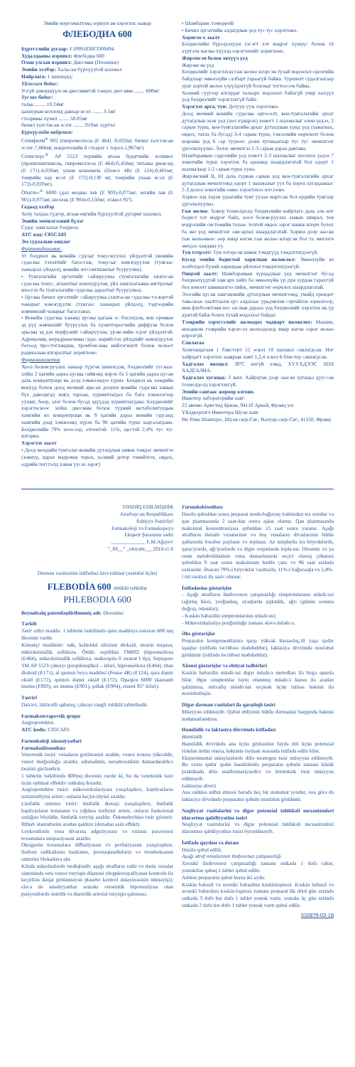Эмийн мэргэжилтэнд зориулсан хэрэглэх заавар
ФЛЕБОДИА 600
Бүртгэлийн дугаар: F19991030CO00494
Худалдааны нэршил: Флебодиа 600
Олон улсын нэршил: Диосмин (Diosmine)
Эмийн хэлбэр: Хальсан бүрхүүлтэй шахмал
Найрлага: 1 шахмалд:
Үйлчлэгч бодис:
Усгүй цэвэршүүлсэн диосминтэй тэнцэх диосмин ........ 600мг
Туслах бодис:
тальк ........ 10.24мг
цахиурын коллоид давхар исэл ........ 3.5мг
стеарины хүчил ........ 50.05мг
бичил талстжсан эслэг ........ 910мг хүртэл
Бүрхүүлийн найрлага:
Сепифилм<sup>®</sup> 002 (гипромеллоза (Е 464) -9,832мг, бичил талстжсан эслэг-7,866мг, макроголийн 8 стеарат 1 төрөл-1,967мг).
Сеписперс<sup>®</sup> AP 5523 төрлийн ягаан будагчийн холимог (пропиленгликоль, гипромеллоза (Е 464)-0,458мг, титаны диоксид (Е 171)-4,026мг, улаан кошениль (Понсо 4R) (Е 124)-0,401мг, төмрийн хар исэл (Е 172)-0,130 мг, төмрийн улаан исэл (Е 172)-0,020мг).
Опаглос<sup>®</sup> 6000 (дал модны лав (Е 903)-0,075мг, зөгийн лав (Е 901)-0,075мг, шеллак (Е 904)-0,150мг, этанол 95º).
Гадаад хэлбэр
Хоёр талдаа гүдгэр, ягаан өнгийн бүрхүүлтэй дугариг шахмал.
Эмийн эмчилгээний бүлэг
Судас хамгаалах бэлдмэл.
АТС код: C05CA03
Эм судлалын онцлог
Фармакодинамик:
Уг бэлдмэл нь венийн судсыг тонусжуулах үйлдэлтэй (венийн судасны тэлэлтийг багасгаж, тонусыг нэмэгдүүлэн (тунгаас хамаарах үйлдэл), венийн зогсонгишилыг бууруулна).
• Тунгалагийн эргэлтийг сайжруулна (тунгалагийн хялгасан судасны тонус, агшилтыг нэмэгдүүлэн, үйл ажиллагааны нягтралыг ихэсгэх ба тунгалагийн судасны даралтыг бууруулна).
• Цусны бичил эргэлтийг сайжруулна (хялгасан судасны тэсвэртэй чанарыг нэмэгдүүлж (тунгаас хамаарах үйлдэл), тэдгээрийн нэвчимхий чанарыг багасгана).
• Венийн судасны хананд цусны цагаан эс бэхлэгдэн, вен орчмын эд рүү нэвчихийг бууруулах ба хүчилтөрөгчийн диффузи болон арьсны эд дэх перфузийг сайжруулан, үрэвслийн эсрэг үйлдэлтэй. Адреналин, норадреналины судас нарийсгах үйлдлийг нэмэгдүүлэх бөгөөд простогландин, тромбоксаны нийлэгжилт болон чөлөөт радикалын ялгаралтыг хориглоно.
Фармококинетик
Хоол боловсруулах замаар түргэн шимэгдэн, бэлдмэлийг ууснаас хойш 2 цагийн дараа цусны сийвэнд илрэх ба 5 цагийн дараа цусан дахь концентраци нь дээд хэмжээндээ хүрнэ. Бэлдмэл нь хөндийн венүүд болон доод мөчний арьсан доорхи венийн судасны ханын бүх давхаргад жигд тархан, хуримтлагдах ба бага хэмжээгээр уушиг, бөөр, элэг болон бусад эдүүдэд хуримтлагдана. Бэлдмэлийг хэрэглэснээс хойш диосмин болон түүний метаболитуудын хамгийн их концентраци нь 9 цагийн дараа венийн судсанд хамгийн дээд хэмжээнд хүрэх ба 96 цагийн турш хадгалагдана. Бэлдмэлийн 79% шээсээр, өтгөнтэй- 11%, цөстэй 2,4% тус тус ялгарна.
Хэрэглэх заалт
• Доод мөчдийн тунгалаг-венийн дутагдлын шинж тэмдэг эмчилгээ (зовиур, ядрах мэдрэмж төрөх, хөлний дотор тэнийлгэх, өвдөх, өдрийн төгсгөлд хаван үүсэх зэрэг)
• Шамбарам /геморрой/
• Бичил эргэлтийн алдагдлын үед тус тус хэрэглэнэ.
Хоригло х заалт
Бэлдмэлийн бүрэлдэхүүн хэсэгт хэт мэдрэг хүмүүс болон 18 хүртэлх насны хүүхэд хэрэглэхийг хориглоно.
Жирэмсэн болон хөхүүл үед
Жирэмсэн үед
Бэлдмэлийг хэрэглэхэд гаж нөлөө илэрсэн тухай мэдээлэл одоогийн байдлаар эмнэлзүйн салбарт гараагүй байна. Туршилт судалгаагаар ураг хортой нөлөө үзүүлдэггүй болохыг тогтоосон байна.
Хөхний сүүгээр ялгардаг талаарх мэдээлэл байхгүй учир хөхүүл үед бэлдмэлийг хэрэглэхгүй байх.
Хэрэглэх арга, тун: Дотуур ууж хэрэглэнэ.
Доод мөчний венийн судасны өргөсөлт, вен-тунгалагийн архаг дутагдлын эхэн үед (хөл хүндрэх) хоногт 1 шахмалыг өлөн үедээ, 2 сарын турш, вен-тунгалагийн архаг дутагдлын хүнд үед (хавагнах, өвдөх, татах ба бусад) 3-4 сарын турш, тэжээлийн өөрчлөлт болон шархны үед 6 сар түүнээс дээш хугацаагаар тус тус эмчилгээг үргэлжлүүлнэ. Эзлэх эмчилгээ 2-3 сарын дараа давтана.
Шамбарамын сэдрэлийн үед хоногт 2-3 шахмалыг хооллох үедээ 7 хоногийн турш хэрэглэх ба цаашид шаардлагатай бол өдөрт 1 шахмалаар 1-2 сарын турш ууна.
Жирэмсний II, III дахь гурван сарын үед вен-тунгалагийн архаг дутагдлын эмчилгээнд өдөрт 1 шахмалыг уух ба төрөх хугацаанаас 2-3 долоо хоногийн өмнө хэрэглэхээ зогсооно.
Хэрвээ хэд хэдэн удаагийн тунг уухаа мартсан бол ердийн тунгаар үргэлжлүүлнэ.
Гаж нөлөө: Ховор тохиолдолд бэлдмэлийн найрлага дахь аль нэг бодист хэт мэдрэг байх, хоол боловсруулах замын хямрал, төв мэдрэлийн системийн талаас толгой өвдөх зэрэг шинж илэрч болох ба энэ үед эмчилгээг завсарлах шаардлагатай. Хэрвээ дээр заасан гаж нөлөөнөөс өөр ямар нэгэн гаж нөлөө илэрсэн бол та эмчлэгч эмчдээ хандана уу.
Тун хэтрэлт: Тун хэтэрсэн шинж тэмдгүүд тэмдэглэгдээгүй.
Бусад эмийн бодистой харилцан нөлөөлөл: Эмнэлзүйн ач холбогдол бүхий харилцан үйлчлэл тэмдэглэгдээгүй.
Онцгой заалт: Шамбарамын хурцадлын үед эмчилгээг бусад бэлдмэлүүдтэй хавсарч хийх ба эмнэлзүйн үр дүн хурдан гарахгүй бол нэмэлт шинжилгээ хийж, эмчилгээг өөрчлөх шаардлагатай.
Эхэсийн цусан хангамжийн дутагдлын эмчилгээнд, умайд ерөндөг тавьснаас шалтгаалж цус алдахаас урьдчилан сэргийлэх зорилгоор, мөн флебоэктоми мэс заслын дараах үед бэлдмэлийг хэрэглэх нь үр дүнтэй байж болох тухай мэдээлэл байдаг.
Тээврийн хэрэгсэлийг жолоодох чадварт нөлөөлөх: Машин, механизм тээврийн хэрэгсэл жолоодоход ямар нэгэн сөрөг нөлөө илрээгүй.
Савлагаа
Хөнгөнцагаан 1 блистерт 15 эсвэл 18 шахмал савлагдсан. Нэг хайрцагт хэрэглэх зааврын хамт 1,2,4 эсвэл 6 блистер савлагдсан.
Хадгалах нөхцөл: 30ºС ихгүй хэмд, ХҮҮХДЭЭС ХОЛ ХАДГАЛНА.
Хадгалах хугацаа: 3 жил. Хайрцган дээр заасан хугацаа дууссан тохиолдолд хэрэглэхгүй.
Эмийн сангаас жороор олгоно.
Иннотер лабораторийн хаяг:
22 авеню Аристид Бриан, 94110 Аркей, Франц улс
Үйлдвэрлэгч Иннотера Шузи хаяг:
Рю Рене Шантеро, Шузи-сюр-Сис, Валуар-сюр-Сис, 41150, Франц
TƏSDİQ EDİLMİŞDİR
Azərbaycan Respublikası
Səhiyyə Nazirliyi
Farmakoloji və Farmakopeya
Ekspert Şurasının sədri
_____________ E.M.Ağayev
"_08__" _oktyabr___2018-ci il
Dərman vasitəsinin istifadəsi üzrə təlimat (xəstələr üçün)
FLEBODİA 600 örtüklü tabletlər
PHLEBODIA 600
Beynəlxalq patentləşdirilməmiş adı: Diosmine
Tərkib
Təsir edici maddə: 1 tabletin tərkibində quru maddəyə nəzərən 600 mq diosmin vardır.
Köməkçi maddələr: talk, kolloidal silisium dioksid, stearin turşusu, mikrokristallik sellüloza. Örtük: sepifilim TM002 (hipromelloza (E464), mikrokristallik sellüloza, makroqola 8 stearat I tip), Sepispers TM AP 5523 çəhrayı (propilenqlikol – izləri, hipromelloza (E464), titan dioksid (E171), al qırmızı boya maddəsi (Ponso 4R) (E124), qara dəmir oksid (E172), qırmızı dəmir oksid (E172), Opaqlos 6000 (karnaub mumu (E903), arı mumu (E901), şellak (E904), etanol 95° izləri).
Təsviri
Dairəvi, ikitərəfli qabarıq, çəhrayı rəngli örtüklü tabletlərdir.
Farmakoterapevtik qrupu
Angioprotektor.
ATC kodu: C05CA03.
Farmokoloji xüsusiyyətləri
Farmakodinamikası
Venotonik təsiri: venaların gərilməsini azaldır, venoz tonusu yüksəldir, venoz durğunluğu azaldır, adrenalinin, noradrenalinin damardaraldıcı təsirini gücləndirir.
1 tabletin tərkibində 600mq diosmin vardır ki, bu da venotonik təsir üçün optimal effektiv sutkalıq dozadır.
Angioprotektor təsiri: mikrosirkulasiyanı yaxşılaşdırır, kapilyarların rezistentliyini artırır; onların keçiriciliyini azaldır.
Limfatik sistemə təsiri: limfatik drenajı yaxşılaşdırır, limfatik kapilyarların tonusunu və yığılma tezliyini artırır, onların funksional sıxlığını böyüdür, limfatik təzyiqi azaldır. Ödeməleyhinə təsir göstərir. İltihab əlamətlərini aradan qaldırır (dozadan asılı effekt).
Leykositlərin vena divarına adgeziyasını və onların paravenoz toxumalara miqrasiyasını azaldır.
Oksigenin toxumalara diffuziyasını və perfuziyasını yaxşılaşdırır. Sərbəst radikalların hasilatını, prostaqlandinlərin və tromboksanın sintezini blokadaya alır.
Klinik müayinələrdə təsdiqlənib: aşağı ətrafların səthi və dərin venalar sistemində orta venoz təzyiqin düşməsi (doppleroqrafiyanın kontrolu ilə keçirilən ikiqat görünməyən plasebo kontrol müayinəsinin nümayişi); eləcə də əməliyyatdan sonrakı ortostatik hipotenziyası olan pasiyentlərdə sistolik və diastolik arterial təzyiqin qalxması.
Farmakokinetikası
Daxilə qəbuldan sonra preparat mədə-bağırsaq traktından tez sorulur və qan plazmasında 2 saat-dan sonra aşkar olunur. Qan plazmasında maksimal konsentrasiyası qəbuldan 15 saat sonra yaranır. Aşağı ətrafların dərialtı venalarının və boş venaların divarlarının bütün qatlarında bərabər paylanır və toplanır. Az miqdarda isə böyrəklərdə, qaraciyərdə, ağciyərlərdə və digər orqanlarda topla-nır. Diosmin və ya onun metabolitlərinin vena damarlarında seçici olaraq çökməsi qəbuldan 9 saat sonra maksimum həddə çatır və 96 saat ərzində saxlanılır. Əsasən 79%-i böyrəklər vasitəsilə, 11%-i bağırsaqla və 2,4%-i öd vasitəsi ilə xaric olunur.
İstifadəsinə göstərişlər
- Aşağı ətrafların limfovenoz çatışmazlığı simptomlarının müalicəsi (ağırlıq hissi, yorğunluq, ayaqlarda şişkinlik, ağrı (günün sonuna doğru), ödemlər);
- Kəskin babasilin simptomlarının müalicəsi;
- Mikrosirkulasiya pozğunluğu zamanı əlavə müalicə.
Əks göstərişlər
Preparatın komponentlərinə qarşı yüksək həssaslıq,18 yaşa qədər uşaqlar (istifadə təcrübəsi məhduddur), laktasiya dövründə məsləhət görülmür (istifadə təcrübəsi məhduddur).
Xüsusi göstərişlər və ehtiyat tədbirləri
Kəskin babasilin müalicəsi digər müalicə metodları ilə birgə aparıla bilər. Əgər simptomlar təyin olunmuş müalicə kursu ilə aradan qalxmırsa, müvafiq müalicəni seçmək üçün ixtisas həkimi ilə məsləhətləşin.
Digər dərman vasitələri ilə qarşılıqlı təsiri
Müəyyən edilməyib. Qəbul etdiyiniz bütün dərmanlar haqqında həkimi məlumatlandırın.
Hamiləlik və laktasiya dövründə istifadəsi
Hamiləlik
Hamiləlik dövründə ana üçün gözlənilən fayda döl üçün potensial riskdən üstün olarsa, həkimin təyinatı əsasında istifadə edilə bilər.
Eksperimental müayinələrdə dölə teratogen təsir müəyyən edilməyib. Bu vaxta qədər qədər hamilələrdə preparatın qəbulu zamanı klinik praktikada dölə malformasiyaedici və fetotoksik təsir müəyyən edilməyib.
Laktasiya dövrü
Ana südünə nüfuz etməsi barədə heç bir məlumat yoxdur, ona görə də laktasiya dövründə preparatın qəbulu məsləhət görülmür.
Nəqliyyat vasitələrini və digər potensial təhlükəli mexanizmləri idarəetmə qabiliyyətinə təsiri
Nəqliyyat vasitələrini və digər potensial təhlükəli mexanizmləri idarəetmə qabiliyyətinə təsiri öyrənilməyib.
İstifadə qaydası və dozası
Daxilə qəbul edilir.
Aşağı ətraf venalarının limfovenoz çatışmazlığı
Xroniki limfovenoz çatışmazlığı zamanı sutkada 1 dəfə səhər, yeməkdən qabaq 1 tablet qəbul edilir.
Adətən preparatın qəbul kursu iki aydır.
Kəskin babasil və xroniki babasilun kəskinləşməsi. Kəskin babasil və xroniki babasilun kəskin-ləşməsi zamanı preparat ilk dörd gün ərzində sutkada 3 dəfə hər dəfə 1 tablet yemək vaxtı; sonrakı üç gün ərzində sutkada 2 dəfə hər dəfə 1 tablet yemək vaxtı qəbul edilir.
532879-02-18